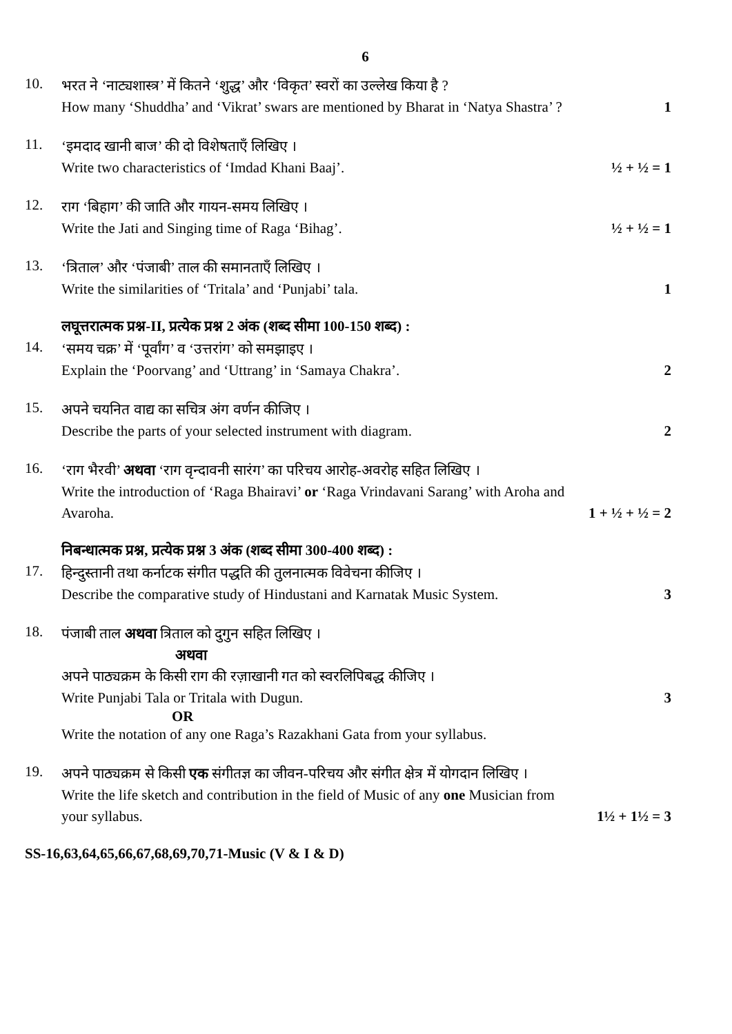6
10.
भरत ने ‘नाट्यशास्त्र’ में कितने ‘शुद्ध’ और ‘विकृत’ स्वरों का उल्लेख किया है ?
How many ‘Shuddha’ and ‘Vikrat’ swars are mentioned by Bharat in ‘Natya Shastra’ ? 1
11.
‘इमदाद खानी बाज’ की दो विशेषताएँ लिखिए ।
Write two characteristics of ‘Imdad Khani Baaj’. ½ + ½ = 1
12.
राग ‘बिहाग’ की जाति और गायन-समय लिखिए ।
Write the Jati and Singing time of Raga ‘Bihag’. ½ + ½ = 1
13.
‘त्रिताल’ और ‘पंजाबी’ ताल की समानताएँ लिखिए ।
Write the similarities of ‘Tritala’ and ‘Punjabi’ tala. 1
लघूत्तरात्मक प्रश्न-II, प्रत्येक प्रश्न 2 अंक (शब्द सीमा 100-150 शब्द) :
14.
‘समय चक्र’ में ‘पूर्वांग’ व ‘उत्तरांग’ को समझाइए ।
Explain the ‘Poorvang’ and ‘Uttrang’ in ‘Samaya Chakra’. 2
15.
अपने चयनित वाद्य का सचित्र अंग वर्णन कीजिए ।
Describe the parts of your selected instrument with diagram. 2
16.
‘राग भैरवी’ अथवा ‘राग वृन्दावनी सारंग’ का परिचय आरोह-अवरोह सहित लिखिए ।
Write the introduction of ‘Raga Bhairavi’ or ‘Raga Vrindavani Sarang’ with Aroha and
Avaroha. 1 + ½ + ½ = 2
निबन्धात्मक प्रश्न, प्रत्येक प्रश्न 3 अंक (शब्द सीमा 300-400 शब्द) :
17.
हिन्दुस्तानी तथा कर्नाटक संगीत पद्धति की तुलनात्मक विवेचना कीजिए ।
Describe the comparative study of Hindustani and Karnatak Music System. 3
18.
पंजाबी ताल अथवा त्रिताल को दुगुन सहित लिखिए ।
अथवा
अपने पाठ्यक्रम के किसी राग की रज़ाखानी गत को स्वरलिपिबद्ध कीजिए ।
Write Punjabi Tala or Tritala with Dugun. 3
OR
Write the notation of any one Raga’s Razakhani Gata from your syllabus.
19.
अपने पाठ्यक्रम से किसी एक संगीतज्ञ का जीवन-परिचय और संगीत क्षेत्र में योगदान लिखिए ।
Write the life sketch and contribution in the field of Music of any one Musician from
your syllabus. 1½ + 1½ = 3
SS-16,63,64,65,66,67,68,69,70,71-Music (V & I & D)